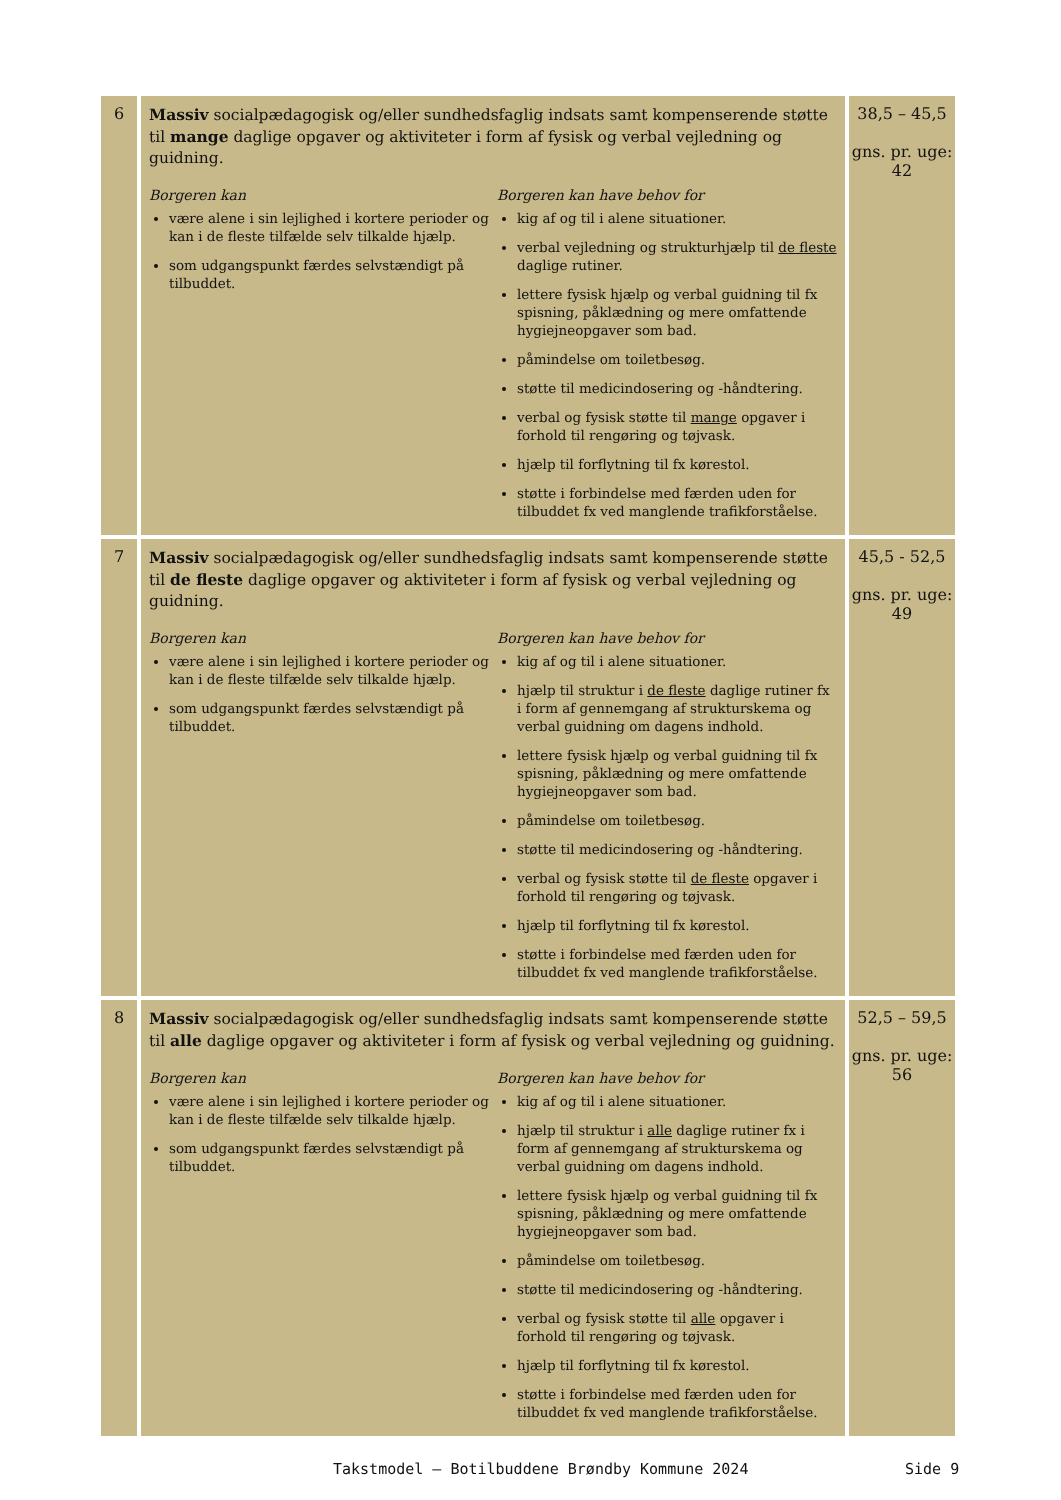| 6 | Massiv socialpædagogisk og/eller sundhedsfaglig indsats samt kompenserende støtte til mange daglige opgaver og aktiviteter i form af fysisk og verbal vejledning og guidning. Borgeren kan være alene i sin lejlighed i kortere perioder og kan i de fleste tilfælde selv tilkalde hjælp. som udgangspunkt færdes selvstændigt på tilbuddet. Borgeren kan have behov for kig af og til i alene situationer. verbal vejledning og strukturhjælp til de fleste daglige rutiner. lettere fysisk hjælp og verbal guidning til fx spisning, påklædning og mere omfattende hygiejneopgaver som bad. påmindelse om toiletbesøg. støtte til medicindosering og -håndtering. verbal og fysisk støtte til mange opgaver i forhold til rengøring og tøjvask. hjælp til forflytning til fx kørestol. støtte i forbindelse med færden uden for tilbuddet fx ved manglende trafikforståelse. | 38,5 – 45,5 gns. pr. uge: 42 |
| 7 | Massiv socialpædagogisk og/eller sundhedsfaglig indsats samt kompenserende støtte til de fleste daglige opgaver og aktiviteter i form af fysisk og verbal vejledning og guidning. Borgeren kan være alene i sin lejlighed i kortere perioder og kan i de fleste tilfælde selv tilkalde hjælp. som udgangspunkt færdes selvstændigt på tilbuddet. Borgeren kan have behov for kig af og til i alene situationer. hjælp til struktur i de fleste daglige rutiner fx i form af gennemgang af strukturskema og verbal guidning om dagens indhold. lettere fysisk hjælp og verbal guidning til fx spisning, påklædning og mere omfattende hygiejneopgaver som bad. påmindelse om toiletbesøg. støtte til medicindosering og -håndtering. verbal og fysisk støtte til de fleste opgaver i forhold til rengøring og tøjvask. hjælp til forflytning til fx kørestol. støtte i forbindelse med færden uden for tilbuddet fx ved manglende trafikforståelse. | 45,5 - 52,5 gns. pr. uge: 49 |
| 8 | Massiv socialpædagogisk og/eller sundhedsfaglig indsats samt kompenserende støtte til alle daglige opgaver og aktiviteter i form af fysisk og verbal vejledning og guidning. Borgeren kan være alene i sin lejlighed i kortere perioder og kan i de fleste tilfælde selv tilkalde hjælp. som udgangspunkt færdes selvstændigt på tilbuddet. Borgeren kan have behov for kig af og til i alene situationer. hjælp til struktur i alle daglige rutiner fx i form af gennemgang af strukturskema og verbal guidning om dagens indhold. lettere fysisk hjælp og verbal guidning til fx spisning, påklædning og mere omfattende hygiejneopgaver som bad. påmindelse om toiletbesøg. støtte til medicindosering og -håndtering. verbal og fysisk støtte til alle opgaver i forhold til rengøring og tøjvask. hjælp til forflytning til fx kørestol. støtte i forbindelse med færden uden for tilbuddet fx ved manglende trafikforståelse. | 52,5 – 59,5 gns. pr. uge: 56 |
Takstmodel – Botilbuddene Brøndby Kommune 2024 Side 9